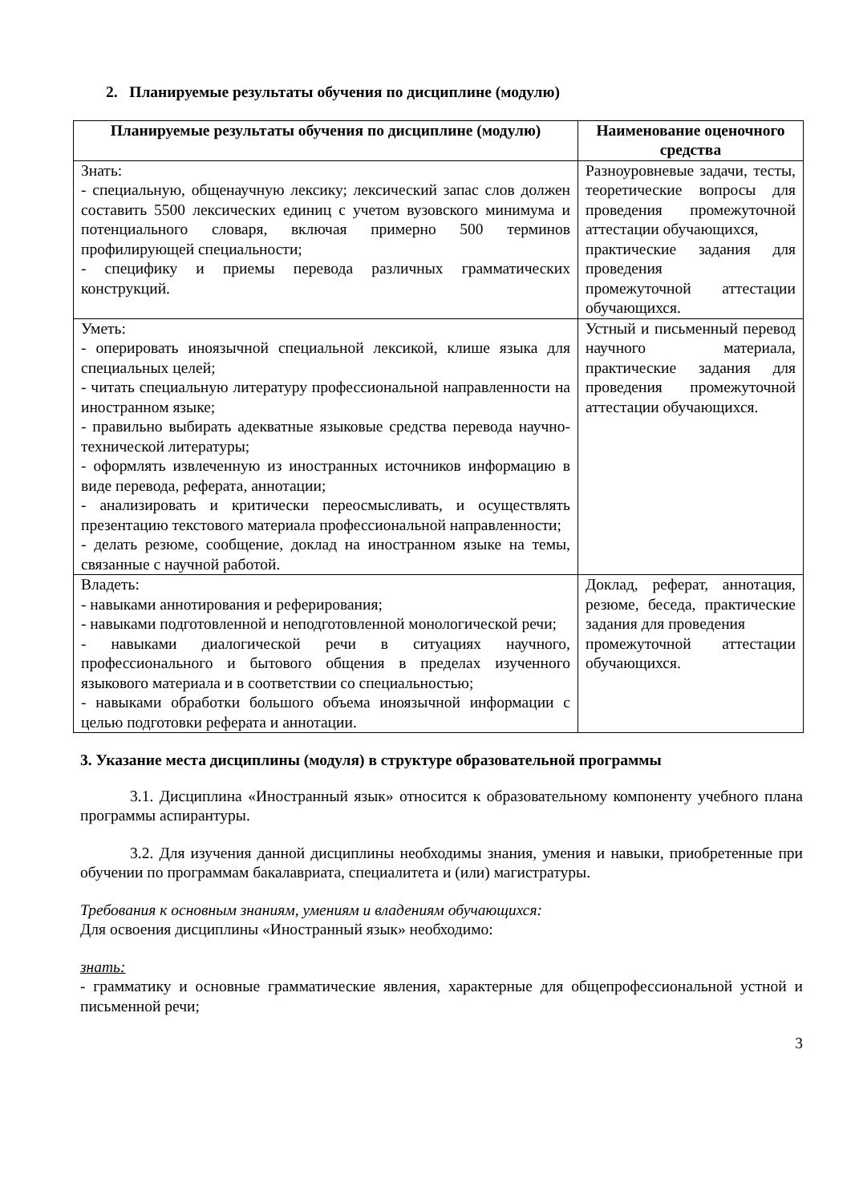2. Планируемые результаты обучения по дисциплине (модулю)
| Планируемые результаты обучения по дисциплине (модулю) | Наименование оценочного средства |
| --- | --- |
| Знать: - специальную, общенаучную лексику; лексический запас слов должен составить 5500 лексических единиц с учетом вузовского минимума и потенциального словаря, включая примерно 500 терминов профилирующей специальности; - специфику и приемы перевода различных грамматических конструкций. | Разноуровневые задачи, тесты, теоретические вопросы для проведения промежуточной аттестации обучающихся, практические задания для проведения промежуточной аттестации обучающихся. |
| Уметь: - оперировать иноязычной специальной лексикой, клише языка для специальных целей; - читать специальную литературу профессиональной направленности на иностранном языке; - правильно выбирать адекватные языковые средства перевода научно-технической литературы; - оформлять извлеченную из иностранных источников информацию в виде перевода, реферата, аннотации; - анализировать и критически переосмысливать, и осуществлять презентацию текстового материала профессиональной направленности; - делать резюме, сообщение, доклад на иностранном языке на темы, связанные с научной работой. | Устный и письменный перевод научного материала, практические задания для проведения промежуточной аттестации обучающихся. |
| Владеть: - навыками аннотирования и реферирования; - навыками подготовленной и неподготовленной монологической речи; - навыками диалогической речи в ситуациях научного, профессионального и бытового общения в пределах изученного языкового материала и в соответствии со специальностью; - навыками обработки большого объема иноязычной информации с целью подготовки реферата и аннотации. | Доклад, реферат, аннотация, резюме, беседа, практические задания для проведения промежуточной аттестации обучающихся. |
3. Указание места дисциплины (модуля) в структуре образовательной программы
3.1. Дисциплина «Иностранный язык» относится к образовательному компоненту учебного плана программы аспирантуры.
3.2. Для изучения данной дисциплины необходимы знания, умения и навыки, приобретенные при обучении по программам бакалавриата, специалитета и (или) магистратуры.
Требования к основным знаниям, умениям и владениям обучающихся:
Для освоения дисциплины «Иностранный язык» необходимо:
знать:
- грамматику и основные грамматические явления, характерные для общепрофессиональной устной и письменной речи;
3